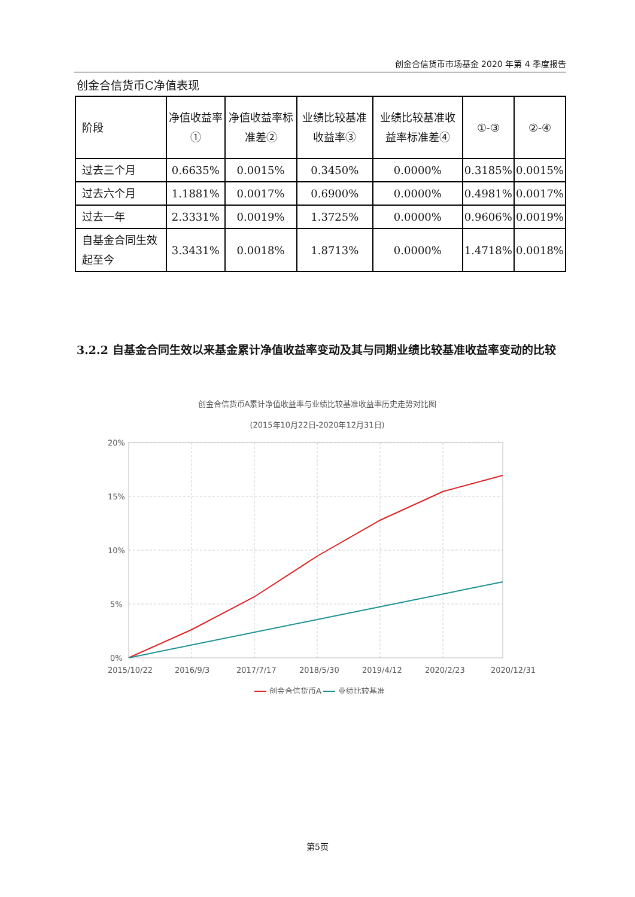创金合信货币市场基金 2020 年第 4 季度报告
创金合信货币C净值表现
| 阶段 | 净值收益率① | 净值收益率标准差② | 业绩比较基准收益率③ | 业绩比较基准收益率标准差④ | ①-③ | ②-④ |
| --- | --- | --- | --- | --- | --- | --- |
| 过去三个月 | 0.6635% | 0.0015% | 0.3450% | 0.0000% | 0.3185% | 0.0015% |
| 过去六个月 | 1.1881% | 0.0017% | 0.6900% | 0.0000% | 0.4981% | 0.0017% |
| 过去一年 | 2.3331% | 0.0019% | 1.3725% | 0.0000% | 0.9606% | 0.0019% |
| 自基金合同生效起至今 | 3.3431% | 0.0018% | 1.8713% | 0.0000% | 1.4718% | 0.0018% |
3.2.2 自基金合同生效以来基金累计净值收益率变动及其与同期业绩比较基准收益率变动的比较
创金合信货币A累计净值收益率与业绩比较基准收益率历史走势对比图
(2015年10月22日-2020年12月31日)
20%
15%
10%
5%
0%
2015/10/22
2016/9/3
2017/7/17
2018/5/30
2019/4/12
2020/2/23
2020/12/31
创金合信货币A
业绩比较基准
第5页